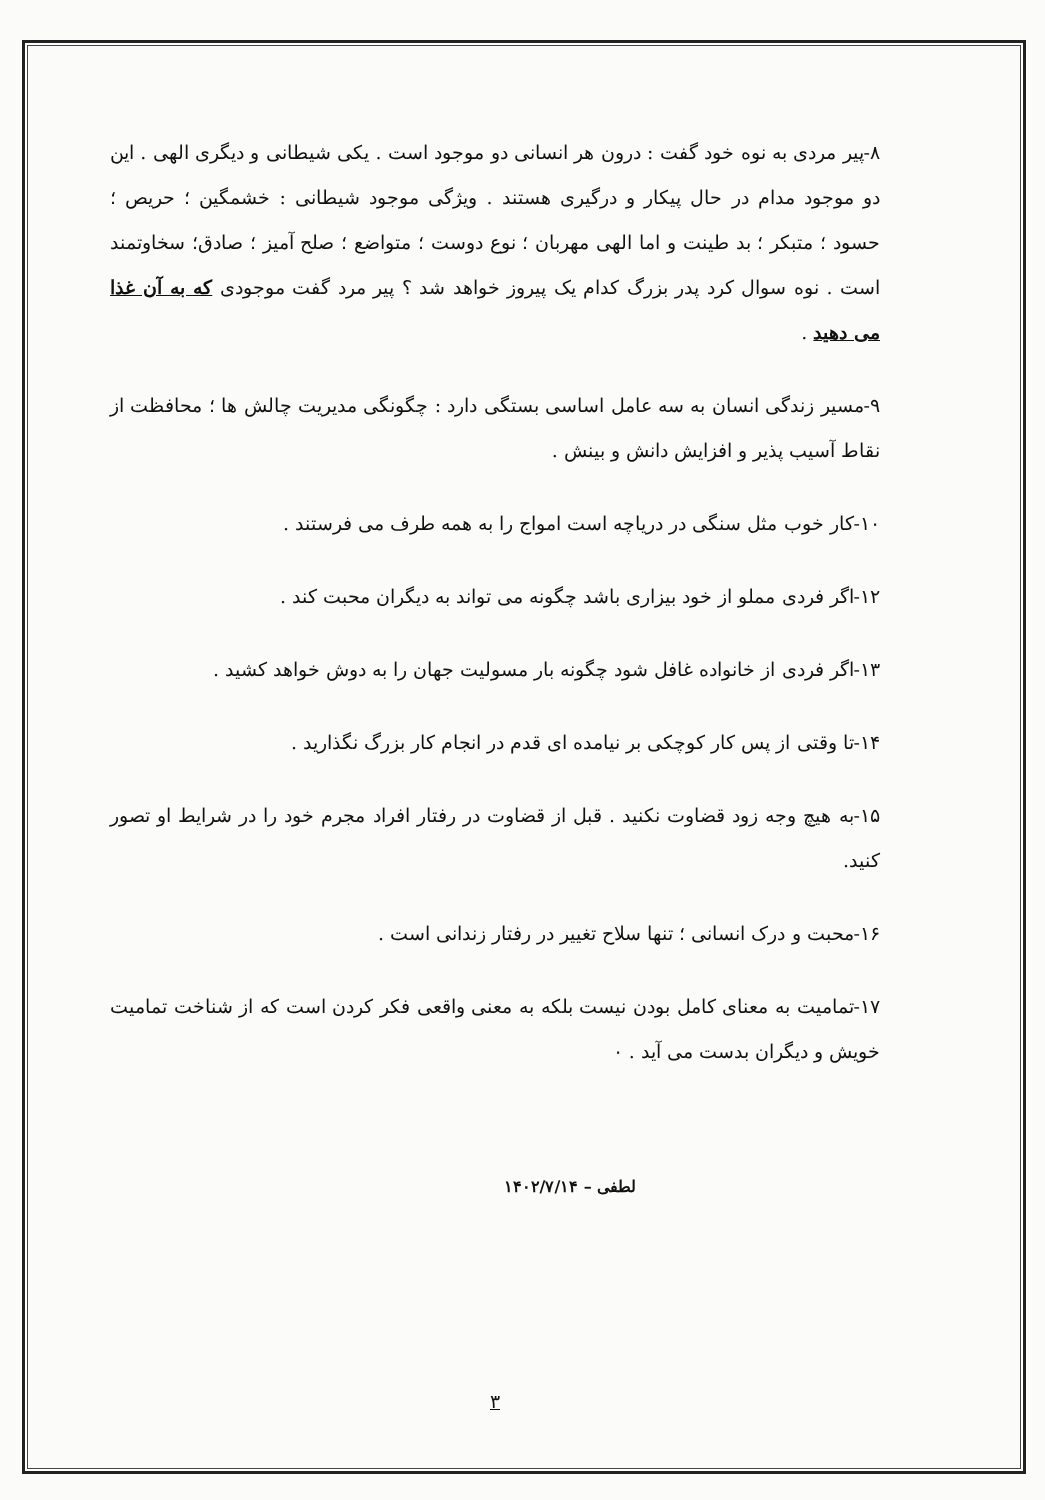۸-پیر مردی به نوه خود گفت : درون هر انسانی دو موجود است . یکی شیطانی و دیگری الهی . این دو موجود مدام در حال پیکار و درگیری هستند . ویژگی موجود شیطانی : خشمگین ؛ حریص ؛ حسود ؛ متبکر ؛ بد طینت و اما الهی مهربان ؛ نوع دوست ؛ متواضع ؛ صلح آمیز ؛ صادق؛ سخاوتمند است . نوه سوال کرد پدر بزرگ کدام یک پیروز خواهد شد ؟ پیر مرد گفت موجودی که به آن غذا می دهید .
۹-مسیر زندگی انسان به سه عامل اساسی بستگی دارد : چگونگی مدیریت چالش ها ؛ محافظت از نقاط آسیب پذیر و افزایش دانش و بینش .
۱۰-کار خوب مثل سنگی در دریاچه است امواج را به همه طرف می فرستند .
۱۲-اگر فردی مملو از خود بیزاری باشد چگونه می تواند به دیگران محبت کند .
۱۳-اگر فردی از خانواده غافل شود چگونه بار مسولیت جهان را به دوش خواهد کشید .
۱۴-تا وقتی از پس کار کوچکی بر نیامده ای قدم در انجام کار بزرگ نگذارید .
۱۵-به هیچ وجه زود قضاوت نکنید . قبل از قضاوت در رفتار افراد مجرم خود را در شرایط او تصور کنید.
۱۶-محبت و درک انسانی ؛ تنها سلاح تغییر در رفتار زندانی است .
۱۷-تمامیت به معنای کامل بودن نیست بلکه به معنی واقعی فکر کردن است که از شناخت تمامیت خویش و دیگران بدست می آید . ۰
لطفی – ۱۴۰۲/۷/۱۴
۳